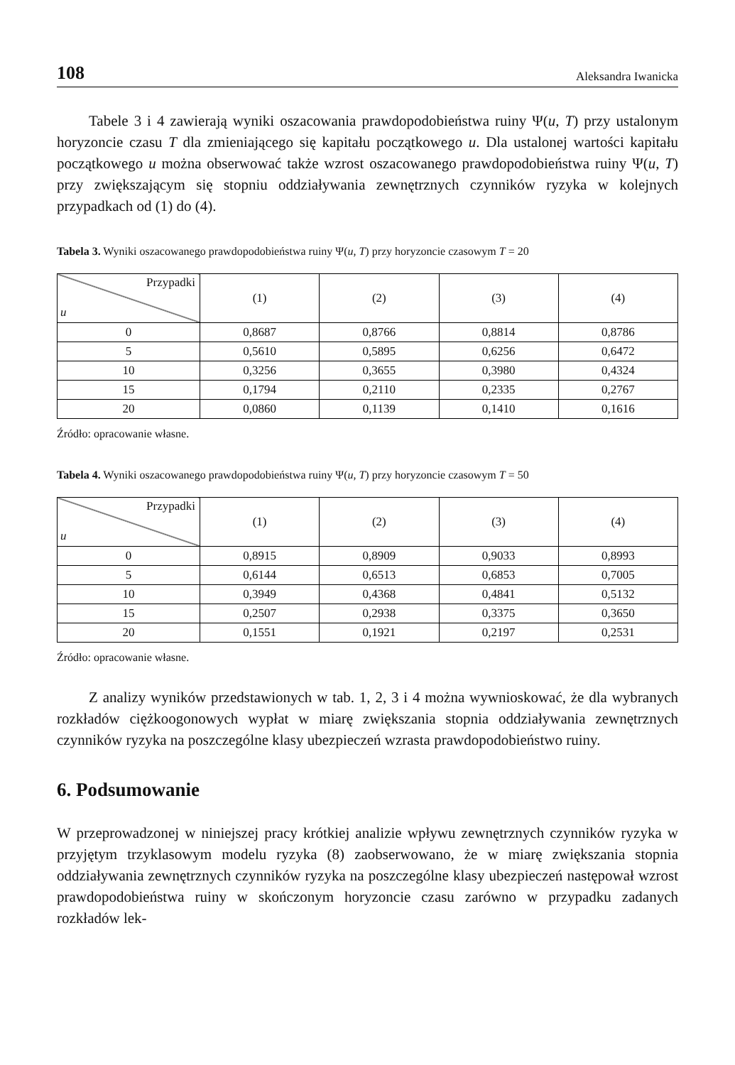108 Aleksandra Iwanicka
Tabele 3 i 4 zawierają wyniki oszacowania prawdopodobieństwa ruiny Ψ(u, T) przy ustalonym horyzoncie czasu T dla zmieniającego się kapitału początkowego u. Dla ustalonej wartości kapitału początkowego u można obserwować także wzrost oszacowanego prawdopodobieństwa ruiny Ψ(u, T) przy zwiększającym się stopniu oddziaływania zewnętrznych czynników ryzyka w kolejnych przypadkach od (1) do (4).
Tabela 3. Wyniki oszacowanego prawdopodobieństwa ruiny Ψ(u, T) przy horyzoncie czasowym T = 20
| Przypadki u | (1) | (2) | (3) | (4) |
| --- | --- | --- | --- | --- |
| 0 | 0,8687 | 0,8766 | 0,8814 | 0,8786 |
| 5 | 0,5610 | 0,5895 | 0,6256 | 0,6472 |
| 10 | 0,3256 | 0,3655 | 0,3980 | 0,4324 |
| 15 | 0,1794 | 0,2110 | 0,2335 | 0,2767 |
| 20 | 0,0860 | 0,1139 | 0,1410 | 0,1616 |
Źródło: opracowanie własne.
Tabela 4. Wyniki oszacowanego prawdopodobieństwa ruiny Ψ(u, T) przy horyzoncie czasowym T = 50
| Przypadki u | (1) | (2) | (3) | (4) |
| --- | --- | --- | --- | --- |
| 0 | 0,8915 | 0,8909 | 0,9033 | 0,8993 |
| 5 | 0,6144 | 0,6513 | 0,6853 | 0,7005 |
| 10 | 0,3949 | 0,4368 | 0,4841 | 0,5132 |
| 15 | 0,2507 | 0,2938 | 0,3375 | 0,3650 |
| 20 | 0,1551 | 0,1921 | 0,2197 | 0,2531 |
Źródło: opracowanie własne.
Z analizy wyników przedstawionych w tab. 1, 2, 3 i 4 można wywnioskować, że dla wybranych rozkładów ciężkoogonowych wypłat w miarę zwiększania stopnia oddziaływania zewnętrznych czynników ryzyka na poszczególne klasy ubezpieczeń wzrasta prawdopodobieństwo ruiny.
6. Podsumowanie
W przeprowadzonej w niniejszej pracy krótkiej analizie wpływu zewnętrznych czynników ryzyka w przyjętym trzyklasowym modelu ryzyka (8) zaobserwowano, że w miarę zwiększania stopnia oddziaływania zewnętrznych czynników ryzyka na poszczególne klasy ubezpieczeń następował wzrost prawdopodobieństwa ruiny w skończonym horyzoncie czasu zarówno w przypadku zadanych rozkładów lek-